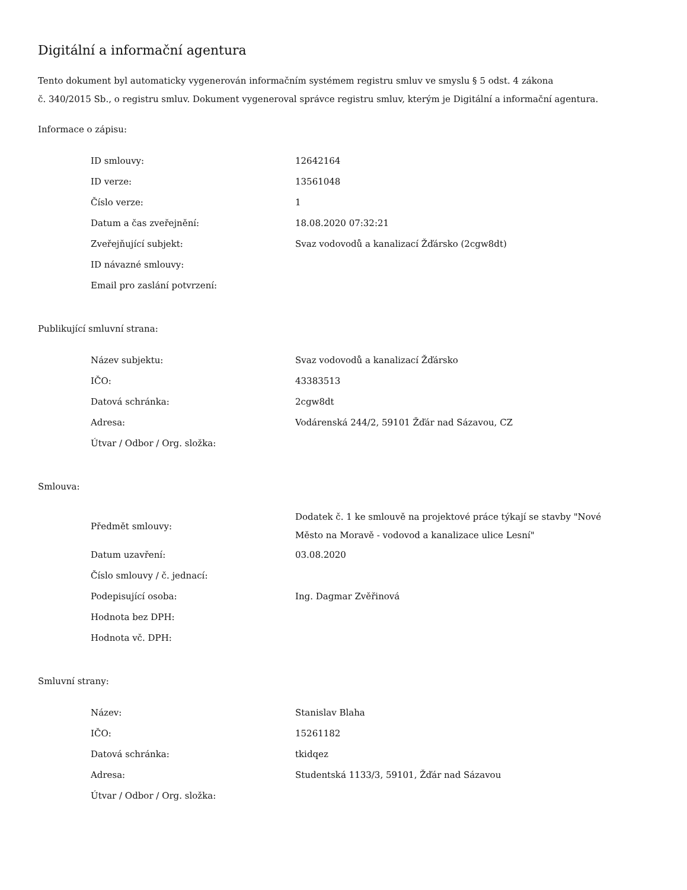Digitální a informační agentura
Tento dokument byl automaticky vygenerován informačním systémem registru smluv ve smyslu § 5 odst. 4 zákona
č. 340/2015 Sb., o registru smluv. Dokument vygeneroval správce registru smluv, kterým je Digitální a informační agentura.
Informace o zápisu:
| ID smlouvy: | 12642164 |
| ID verze: | 13561048 |
| Číslo verze: | 1 |
| Datum a čas zveřejnění: | 18.08.2020 07:32:21 |
| Zveřejňující subjekt: | Svaz vodovodů a kanalizací Žďársko (2cgw8dt) |
| ID návazné smlouvy: | |
| Email pro zaslání potvrzení: | |
Publikující smluvní strana:
| Název subjektu: | Svaz vodovodů a kanalizací Žďársko |
| IČO: | 43383513 |
| Datová schránka: | 2cgw8dt |
| Adresa: | Vodárenská 244/2, 59101 Žďár nad Sázavou, CZ |
| Útvar / Odbor / Org. složka: | |
Smlouva:
| Předmět smlouvy: | Dodatek č. 1 ke smlouvě na projektové práce týkají se stavby "Nové Město na Moravě - vodovod a kanalizace ulice Lesní" |
| Datum uzavření: | 03.08.2020 |
| Číslo smlouvy / č. jednací: | |
| Podepisující osoba: | Ing. Dagmar Zvěřinová |
| Hodnota bez DPH: | |
| Hodnota vč. DPH: | |
Smluvní strany:
| Název: | Stanislav Blaha |
| IČO: | 15261182 |
| Datová schránka: | tkidqez |
| Adresa: | Studentská 1133/3, 59101, Žďár nad Sázavou |
| Útvar / Odbor / Org. složka: | |